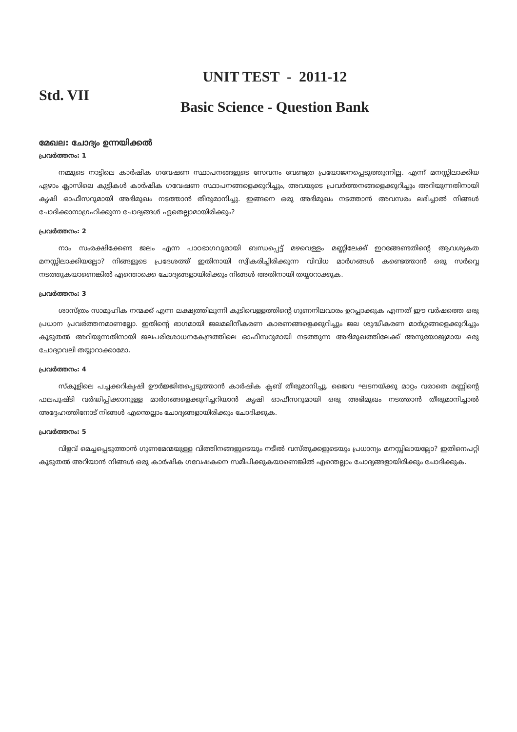Std. VII
UNIT TEST - 2011-12
Basic Science - Question Bank
മേഖല: ചോദ്യം ഉന്നയിക്കൽ
പ്രവർത്തനം: 1
നമ്മുടെ നാട്ടിലെ കാർഷിക ഗവേഷണ സ്ഥാപനങ്ങളുടെ സേവനം വേണ്ടത്ര പ്രയോജനപ്പെടുത്തുന്നില്ല. എന്ന് മനസ്സിലാക്കിയ ഏഴാം ക്ലാസിലെ കുട്ടികൾ കാർഷിക ഗവേഷണ സ്ഥാപനങ്ങളെക്കുറിച്ചും, അവയുടെ പ്രവർത്തനങ്ങളെക്കുറിച്ചും അറിയുന്നതിനായി കൃഷി ഓഫീസറുമായി അഭിമുഖം നടത്താൻ തീരുമാനിച്ചു. ഇങ്ങനെ ഒരു അഭിമുഖം നടത്താൻ അവസരം ലഭിച്ചാൽ നിങ്ങൾ ചോദിക്കാനാഗ്രഹിക്കുന്ന ചോദ്യങ്ങൾ ഏതെല്ലാമായിരിക്കും?
പ്രവർത്തനം: 2
നാം സംരക്ഷിക്കേണ്ട ജലം എന്ന പാഠഭാഗവുമായി ബന്ധപ്പെട്ട് മഴവെള്ളം മണ്ണിലേക്ക് ഇറങ്ങേണ്ടതിന്റെ ആവശ്യകത മനസ്സിലാക്കിയല്ലോ? നിങ്ങളുടെ പ്രദേശത്ത് ഇതിനായി സ്വീകരിച്ചിരിക്കുന്ന വിവിധ മാർഗങ്ങൾ കണ്ടെത്താൻ ഒരു സർവ്വെ നടത്തുകയാണെങ്കിൽ എന്തൊക്കെ ചോദ്യങ്ങളായിരിക്കും നിങ്ങൾ അതിനായി തയ്യാറാക്കുക.
പ്രവർത്തനം: 3
ശാസ്ത്രം സാമൂഹിക നന്മക്ക് എന്ന ലക്ഷ്യത്തിലൂന്നി കുടിവെള്ളത്തിന്റെ ഗുണനിലവാരം ഉറപ്പാക്കുക എന്നത് ഈ വർഷത്തെ ഒരു പ്രധാന പ്രവർത്തനമാണല്ലോ. ഇതിന്റെ ഭാഗമായി ജലമലിനീകരണ കാരണങ്ങളെക്കുറിച്ചും ജല ശുദ്ധീകരണ മാർഗ്ഗങ്ങളെക്കുറിച്ചും കൂടുതൽ അറിയുന്നതിനായി ജലപരിശോധനകേന്ദ്രത്തിലെ ഓഫീസറുമായി നടത്തുന്ന അഭിമുഖത്തിലേക്ക് അനുയോജ്യമായ ഒരു ചോദ്യാവലി തയ്യാറാക്കാമോ.
പ്രവർത്തനം: 4
സ്കൂളിലെ പച്ചക്കറികൃഷി ഊർജ്ജിതപ്പെടുത്താൻ കാർഷിക ക്ലബ് തീരുമാനിച്ചു. ജൈവ ഘടനയ്ക്കു മാറ്റം വരാതെ മണ്ണിന്റെ ഫലപുഷ്ടി വർദ്ധിപ്പിക്കാനുള്ള മാർഗങ്ങളെക്കുറിച്ചറിയാൻ കൃഷി ഓഫീസറുമായി ഒരു അഭിമുഖം നടത്താൻ തീരുമാനിച്ചാൽ അദ്ദേഹത്തിനോട് നിങ്ങൾ എന്തെല്ലാം ചോദ്യങ്ങളായിരിക്കും ചോദിക്കുക.
പ്രവർത്തനം: 5
വിളവ് മെച്ചപ്പെടുത്താൻ ഗുണമേന്മയുള്ള വിത്തിനങ്ങളുടെയും നടീൽ വസ്തുക്കളുടെയും പ്രധാന്യം മനസ്സിലായല്ലോ? ഇതിനെപറ്റി കൂടുതൽ അറിയാൻ നിങ്ങൾ ഒരു കാർഷിക ഗവേഷകനെ സമീപിക്കുകയാണെങ്കിൽ എന്തെല്ലാം ചോദ്യങ്ങളായിരിക്കും ചോദിക്കുക.